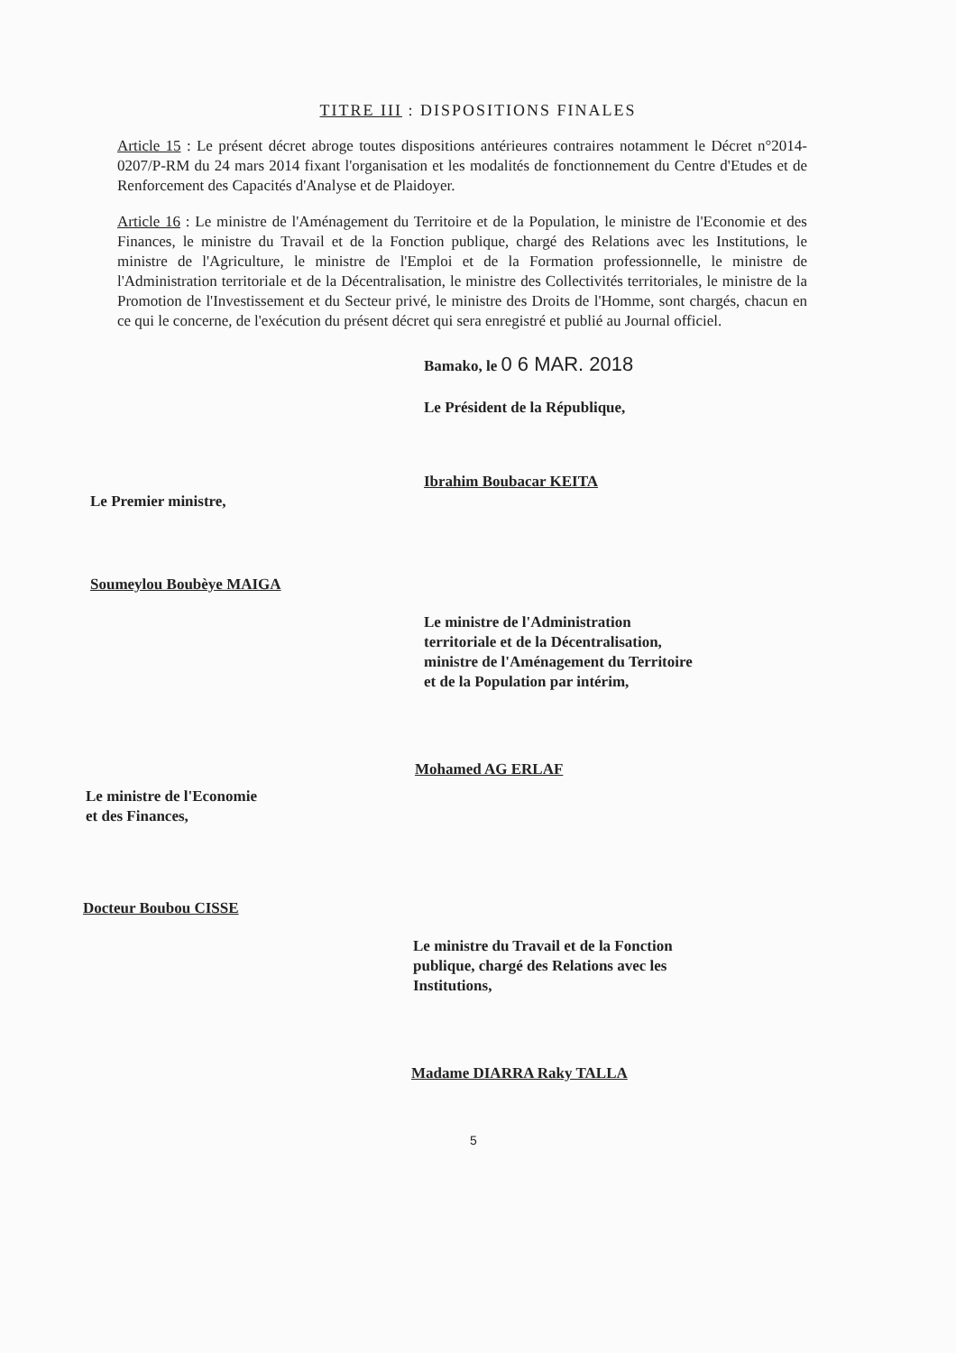TITRE III : DISPOSITIONS FINALES
Article 15 : Le présent décret abroge toutes dispositions antérieures contraires notamment le Décret n°2014-0207/P-RM du 24 mars 2014 fixant l'organisation et les modalités de fonctionnement du Centre d'Etudes et de Renforcement des Capacités d'Analyse et de Plaidoyer.
Article 16 : Le ministre de l'Aménagement du Territoire et de la Population, le ministre de l'Economie et des Finances, le ministre du Travail et de la Fonction publique, chargé des Relations avec les Institutions, le ministre de l'Agriculture, le ministre de l'Emploi et de la Formation professionnelle, le ministre de l'Administration territoriale et de la Décentralisation, le ministre des Collectivités territoriales, le ministre de la Promotion de l'Investissement et du Secteur privé, le ministre des Droits de l'Homme, sont chargés, chacun en ce qui le concerne, de l'exécution du présent décret qui sera enregistré et publié au Journal officiel.
Bamako, le 0 6 MAR. 2018
Le Président de la République,
Ibrahim Boubacar KEITA
Le Premier ministre,
Soumeylou Boubèye MAIGA
Le ministre de l'Administration
territoriale et de la Décentralisation,
ministre de l'Aménagement du Territoire
et de la Population par intérim,
Mohamed AG ERLAF
Le ministre de l'Economie
et des Finances,
Docteur Boubou CISSE
Le ministre du Travail et de la Fonction
publique, chargé des Relations avec les
Institutions,
Madame DIARRA Raky TALLA
5